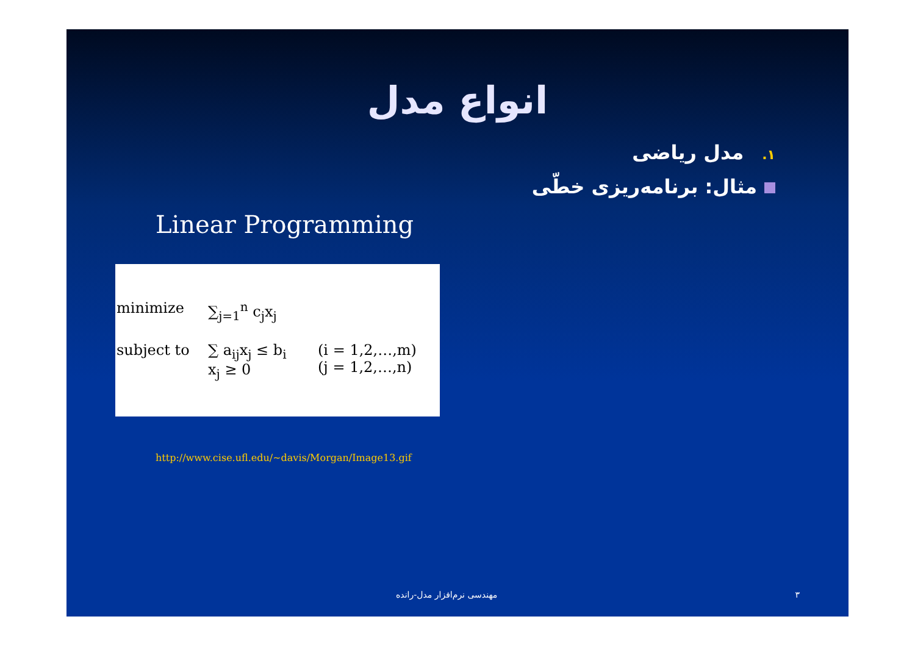انواع مدل
۱. مدل ریاضی
مثال: برنامه‌ریزی خطّی
Linear Programming
minimize
∑<sub>j=1</sub><sup>n</sup> c<sub>j</sub>x<sub>j</sub>
subject to
∑ a<sub>ij</sub>x<sub>j</sub> ≤ b<sub>i</sub>
x<sub>j</sub> ≥ 0
(i = 1,2,…,m)
(j = 1,2,…,n)
http://www.cise.ufl.edu/~davis/Morgan/Image13.gif
مهندسی نرم‌افزار مدل-رانده ۳